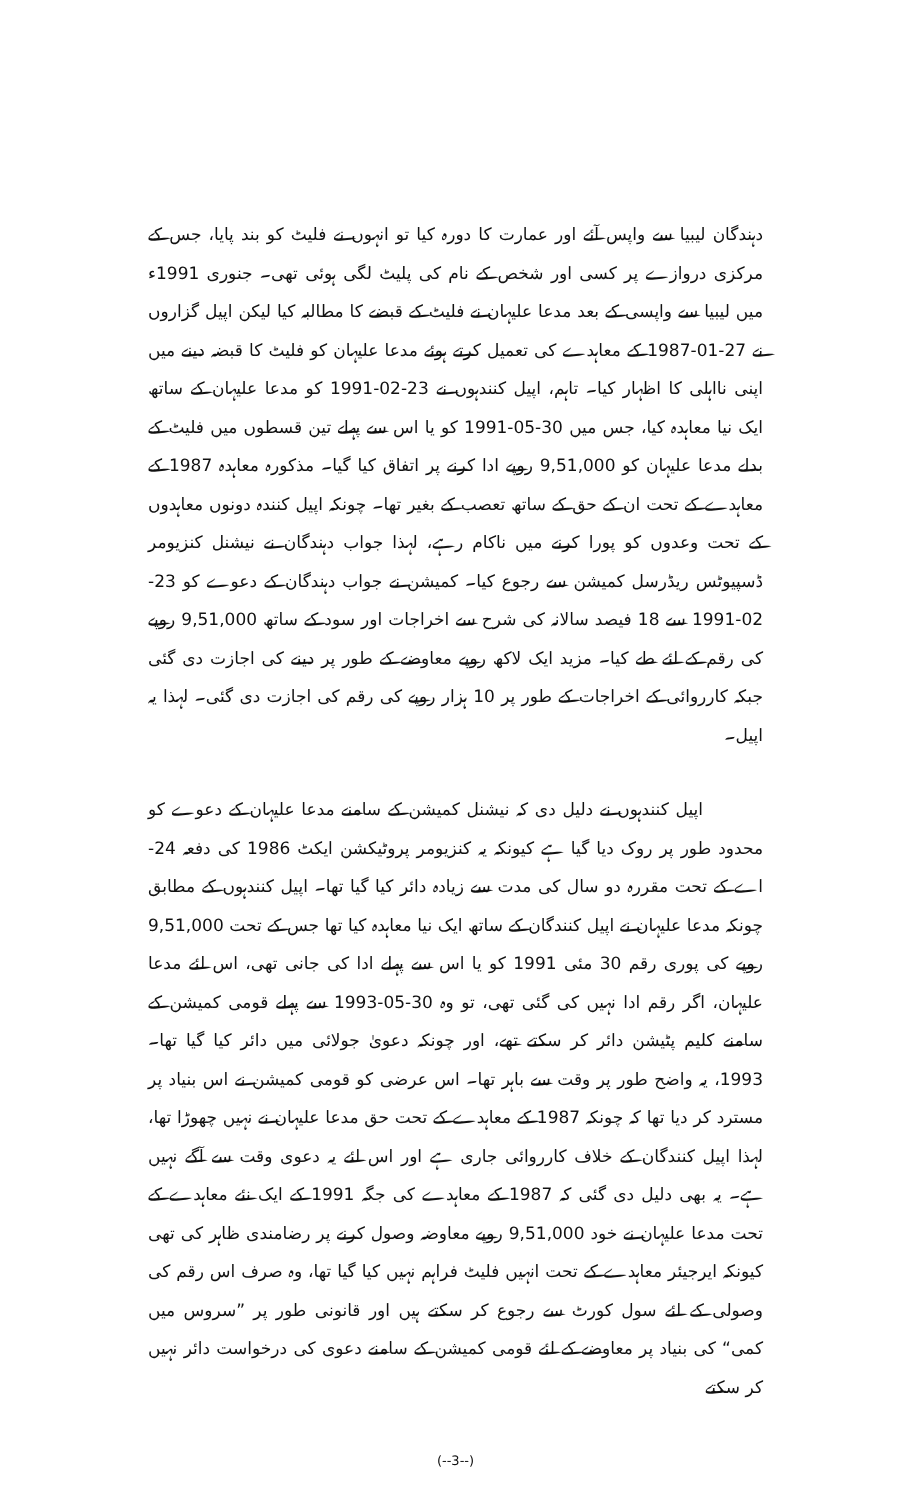دہندگان لیبیا سے واپس آئے اور عمارت کا دورہ کیا تو انہوں نے فلیٹ کو بند پایا، جس کے مرکزی دروازے پر کسی اور شخص کے نام کی پلیٹ لگی ہوئی تھی۔ جنوری 1991ء میں لیبیا سے واپسی کے بعد مدعا علیہان نے فلیٹ کے قبضے کا مطالبہ کیا لیکن اپیل گزاروں نے 27-01-1987 کے معاہدے کی تعمیل کرتے ہوئے مدعا علیہان کو فلیٹ کا قبضہ دینے میں اپنی نااہلی کا اظہار کیا۔ تاہم، اپیل کنندہوں نے 23-02-1991 کو مدعا علیہان کے ساتھ ایک نیا معاہدہ کیا، جس میں 30-05-1991 کو یا اس سے پہلے تین قسطوں میں فلیٹ کے بدلے مدعا علیہان کو 9,51,000 روپے ادا کرنے پر اتفاق کیا گیا۔ مذکورہ معاہدہ 1987 کے معاہدے کے تحت ان کے حق کے ساتھ تعصب کے بغیر تھا۔ چونکہ اپیل کنندہ دونوں معاہدوں کے تحت وعدوں کو پورا کرنے میں ناکام رہے، لہذا جواب دہندگان نے نیشنل کنزیومر ڈسپیوٹس ریڈرسل کمیشن سے رجوع کیا۔ کمیشن نے جواب دہندگان کے دعوے کو 23-02-1991 سے 18 فیصد سالانہ کی شرح سے اخراجات اور سود کے ساتھ 9,51,000 روپے کی رقم کے لئے طے کیا۔ مزید ایک لاکھ روپے معاوضے کے طور پر دینے کی اجازت دی گئی جبکہ کارروائی کے اخراجات کے طور پر 10 ہزار روپے کی رقم کی اجازت دی گئی۔ لہذا یہ اپیل۔
اپیل کنندہوں نے دلیل دی کہ نیشنل کمیشن کے سامنے مدعا علیہان کے دعوے کو محدود طور پر روک دیا گیا ہے کیونکہ یہ کنزیومر پروٹیکشن ایکٹ 1986 کی دفعہ 24-اے کے تحت مقررہ دو سال کی مدت سے زیادہ دائر کیا گیا تھا۔ اپیل کنندہوں کے مطابق چونکہ مدعا علیہان نے اپیل کنندگان کے ساتھ ایک نیا معاہدہ کیا تھا جس کے تحت 9,51,000 روپے کی پوری رقم 30 مئی 1991 کو یا اس سے پہلے ادا کی جانی تھی، اس لئے مدعا علیہان، اگر رقم ادا نہیں کی گئی تھی، تو وہ 30-05-1993 سے پہلے قومی کمیشن کے سامنے کلیم پٹیشن دائر کر سکتے تھے، اور چونکہ دعویٰ جولائی میں دائر کیا گیا تھا۔ 1993، یہ واضح طور پر وقت سے باہر تھا۔ اس عرضی کو قومی کمیشن نے اس بنیاد پر مسترد کر دیا تھا کہ چونکہ 1987 کے معاہدے کے تحت حق مدعا علیہان نے نہیں چھوڑا تھا، لہذا اپیل کنندگان کے خلاف کارروائی جاری ہے اور اس لئے یہ دعوی وقت سے آگے نہیں ہے۔ یہ بھی دلیل دی گئی کہ 1987 کے معاہدے کی جگہ 1991 کے ایک نئے معاہدے کے تحت مدعا علیہان نے خود 9,51,000 روپے معاوضہ وصول کرنے پر رضامندی ظاہر کی تھی کیونکہ ایرجیئر معاہدے کے تحت انہیں فلیٹ فراہم نہیں کیا گیا تھا، وہ صرف اس رقم کی وصولی کے لئے سول کورٹ سے رجوع کر سکتے ہیں اور قانونی طور پر ”سروس میں کمی“ کی بنیاد پر معاوضے کے لئے قومی کمیشن کے سامنے دعوی کی درخواست دائر نہیں کر سکتے
(--3--)